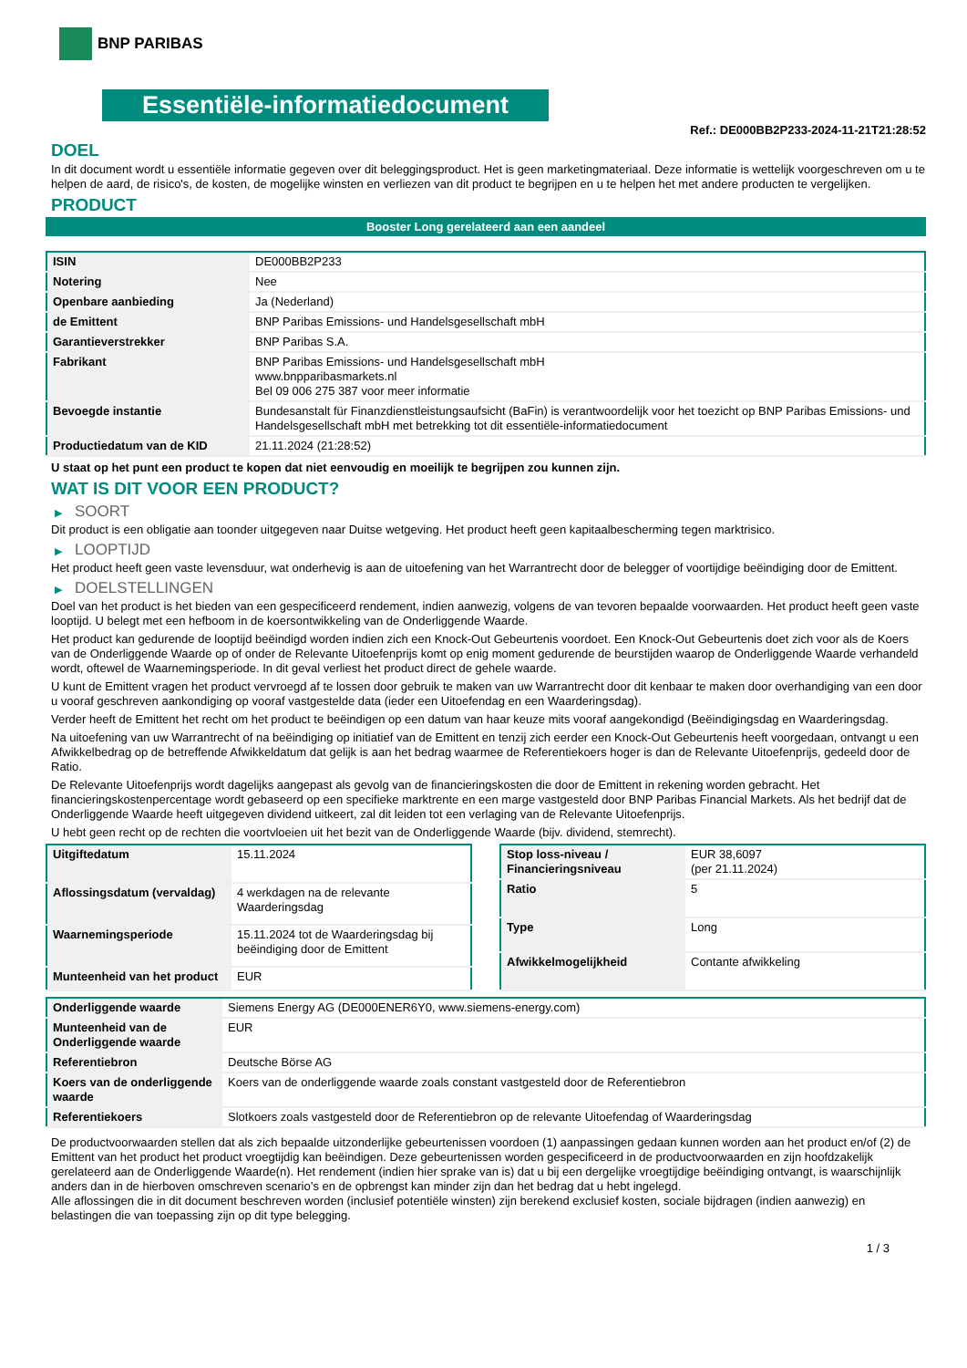BNP PARIBAS
Essentiële-informatiedocument
Ref.: DE000BB2P233-2024-11-21T21:28:52
DOEL
In dit document wordt u essentiële informatie gegeven over dit beleggingsproduct. Het is geen marketingmateriaal. Deze informatie is wettelijk voorgeschreven om u te helpen de aard, de risico's, de kosten, de mogelijke winsten en verliezen van dit product te begrijpen en u te helpen het met andere producten te vergelijken.
PRODUCT
Booster Long gerelateerd aan een aandeel
| ISIN | DE000BB2P233 |
| Notering | Nee |
| Openbare aanbieding | Ja (Nederland) |
| de Emittent | BNP Paribas Emissions- und Handelsgesellschaft mbH |
| Garantieverstrekker | BNP Paribas S.A. |
| Fabrikant | BNP Paribas Emissions- und Handelsgesellschaft mbH www.bnpparibasmarkets.nl Bel 09 006 275 387 voor meer informatie |
| Bevoegde instantie | Bundesanstalt für Finanzdienstleistungsaufsicht (BaFin) is verantwoordelijk voor het toezicht op BNP Paribas Emissions- und Handelsgesellschaft mbH met betrekking tot dit essentiële-informatiedocument |
| Productiedatum van de KID | 21.11.2024 (21:28:52) |
U staat op het punt een product te kopen dat niet eenvoudig en moeilijk te begrijpen zou kunnen zijn.
WAT IS DIT VOOR EEN PRODUCT?
▶ SOORT
Dit product is een obligatie aan toonder uitgegeven naar Duitse wetgeving. Het product heeft geen kapitaalbescherming tegen marktrisico.
▶ LOOPTIJD
Het product heeft geen vaste levensduur, wat onderhevig is aan de uitoefening van het Warrantrecht door de belegger of voortijdige beëindiging door de Emittent.
▶ DOELSTELLINGEN
Doel van het product is het bieden van een gespecificeerd rendement, indien aanwezig, volgens de van tevoren bepaalde voorwaarden. Het product heeft geen vaste looptijd. U belegt met een hefboom in de koersontwikkeling van de Onderliggende Waarde.
Het product kan gedurende de looptijd beëindigd worden indien zich een Knock-Out Gebeurtenis voordoet. Een Knock-Out Gebeurtenis doet zich voor als de Koers van de Onderliggende Waarde op of onder de Relevante Uitoefenprijs komt op enig moment gedurende de beurstijden waarop de Onderliggende Waarde verhandeld wordt, oftewel de Waarnemingsperiode. In dit geval verliest het product direct de gehele waarde.
U kunt de Emittent vragen het product vervroegd af te lossen door gebruik te maken van uw Warrantrecht door dit kenbaar te maken door overhandiging van een door u vooraf geschreven aankondiging op vooraf vastgestelde data (ieder een Uitoefendag en een Waarderingsdag).
Verder heeft de Emittent het recht om het product te beëindigen op een datum van haar keuze mits vooraf aangekondigd (Beëindigingsdag en Waarderingsdag.
Na uitoefening van uw Warrantrecht of na beëindiging op initiatief van de Emittent en tenzij zich eerder een Knock-Out Gebeurtenis heeft voorgedaan, ontvangt u een Afwikkelbedrag op de betreffende Afwikkeldatum dat gelijk is aan het bedrag waarmee de Referentiekoers hoger is dan de Relevante Uitoefenprijs, gedeeld door de Ratio.
De Relevante Uitoefenprijs wordt dagelijks aangepast als gevolg van de financieringskosten die door de Emittent in rekening worden gebracht. Het financieringskostenpercentage wordt gebaseerd op een specifieke marktrente en een marge vastgesteld door BNP Paribas Financial Markets. Als het bedrijf dat de Onderliggende Waarde heeft uitgegeven dividend uitkeert, zal dit leiden tot een verlaging van de Relevante Uitoefenprijs.
U hebt geen recht op de rechten die voortvloeien uit het bezit van de Onderliggende Waarde (bijv. dividend, stemrecht).
| Uitgiftedatum | 15.11.2024 |
| Aflossingsdatum (vervaldag) | 4 werkdagen na de relevante Waarderingsdag |
| Waarnemingsperiode | 15.11.2024 tot de Waarderingsdag bij beëindiging door de Emittent |
| Munteenheid van het product | EUR |
| Stop loss-niveau / Financieringsniveau | EUR 38,6097 (per 21.11.2024) |
| Ratio | 5 |
| Type | Long |
| Afwikkelmogelijkheid | Contante afwikkeling |
| Onderliggende waarde | Siemens Energy AG (DE000ENER6Y0, www.siemens-energy.com) |
| Munteenheid van de Onderliggende waarde | EUR |
| Referentiebron | Deutsche Börse AG |
| Koers van de onderliggende waarde | Koers van de onderliggende waarde zoals constant vastgesteld door de Referentiebron |
| Referentiekoers | Slotkoers zoals vastgesteld door de Referentiebron op de relevante Uitoefendag of Waarderingsdag |
De productvoorwaarden stellen dat als zich bepaalde uitzonderlijke gebeurtenissen voordoen (1) aanpassingen gedaan kunnen worden aan het product en/of (2) de Emittent van het product het product vroegtijdig kan beëindigen. Deze gebeurtenissen worden gespecificeerd in de productvoorwaarden en zijn hoofdzakelijk gerelateerd aan de Onderliggende Waarde(n). Het rendement (indien hier sprake van is) dat u bij een dergelijke vroegtijdige beëindiging ontvangt, is waarschijnlijk anders dan in de hierboven omschreven scenario’s en de opbrengst kan minder zijn dan het bedrag dat u hebt ingelegd.
Alle aflossingen die in dit document beschreven worden (inclusief potentiële winsten) zijn berekend exclusief kosten, sociale bijdragen (indien aanwezig) en belastingen die van toepassing zijn op dit type belegging.
1 / 3